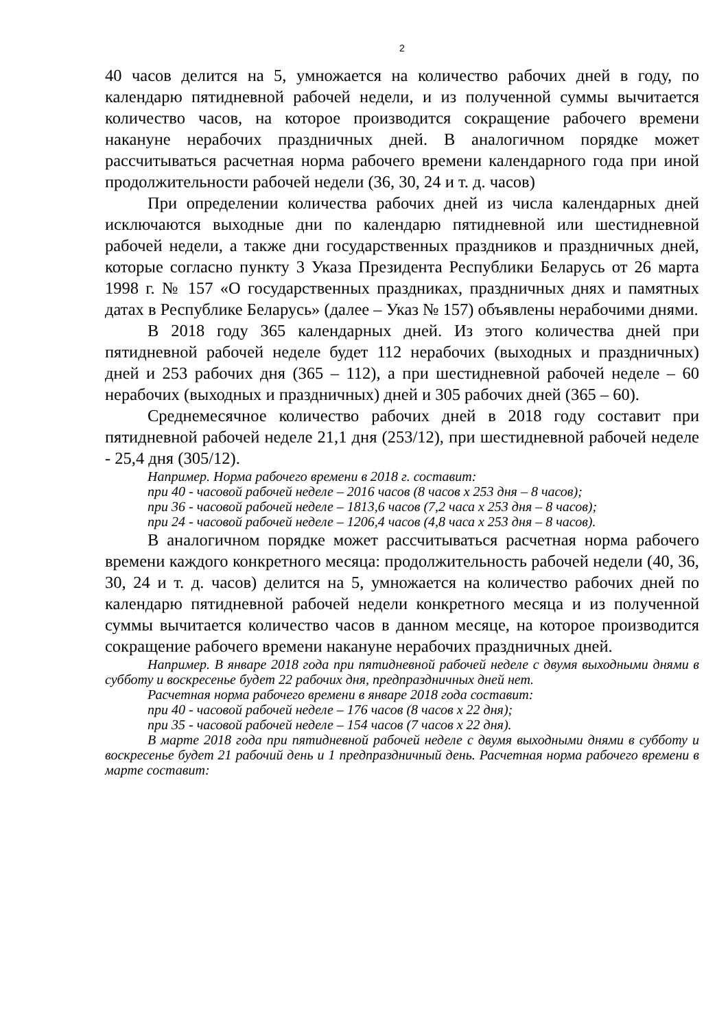2
40 часов делится на 5, умножается на количество рабочих дней в году, по календарю пятидневной рабочей недели, и из полученной суммы вычитается количество часов, на которое производится сокращение рабочего времени накануне нерабочих праздничных дней. В аналогичном порядке может рассчитываться расчетная норма рабочего времени календарного года при иной продолжительности рабочей недели (36, 30, 24 и т. д. часов)
При определении количества рабочих дней из числа календарных дней исключаются выходные дни по календарю пятидневной или шестидневной рабочей недели, а также дни государственных праздников и праздничных дней, которые согласно пункту 3 Указа Президента Республики Беларусь от 26 марта 1998 г. № 157 «О государственных праздниках, праздничных днях и памятных датах в Республике Беларусь» (далее – Указ № 157) объявлены нерабочими днями.
В 2018 году 365 календарных дней. Из этого количества дней при пятидневной рабочей неделе будет 112 нерабочих (выходных и праздничных) дней и 253 рабочих дня (365 – 112), а при шестидневной рабочей неделе – 60 нерабочих (выходных и праздничных) дней и 305 рабочих дней (365 – 60).
Среднемесячное количество рабочих дней в 2018 году составит при пятидневной рабочей неделе 21,1 дня (253/12), при шестидневной рабочей неделе - 25,4 дня (305/12).
Например. Норма рабочего времени в 2018 г. составит:
при 40 - часовой рабочей неделе – 2016 часов (8 часов х 253 дня – 8 часов);
при 36 - часовой рабочей неделе – 1813,6 часов (7,2 часа х 253 дня – 8 часов);
при 24 - часовой рабочей неделе – 1206,4 часов (4,8 часа х 253 дня – 8 часов).
В аналогичном порядке может рассчитываться расчетная норма рабочего времени каждого конкретного месяца: продолжительность рабочей недели (40, 36, 30, 24 и т. д. часов) делится на 5, умножается на количество рабочих дней по календарю пятидневной рабочей недели конкретного месяца и из полученной суммы вычитается количество часов в данном месяце, на которое производится сокращение рабочего времени накануне нерабочих праздничных дней.
Например. В январе 2018 года при пятидневной рабочей неделе с двумя выходными днями в субботу и воскресенье будет 22 рабочих дня, предпраздничных дней нет.
Расчетная норма рабочего времени в январе 2018 года составит:
при 40 - часовой рабочей неделе – 176 часов (8 часов х 22 дня);
при 35 - часовой рабочей неделе – 154 часов (7 часов х 22 дня).
В марте 2018 года при пятидневной рабочей неделе с двумя выходными днями в субботу и воскресенье будет 21 рабочий день и 1 предпраздничный день. Расчетная норма рабочего времени в марте составит: